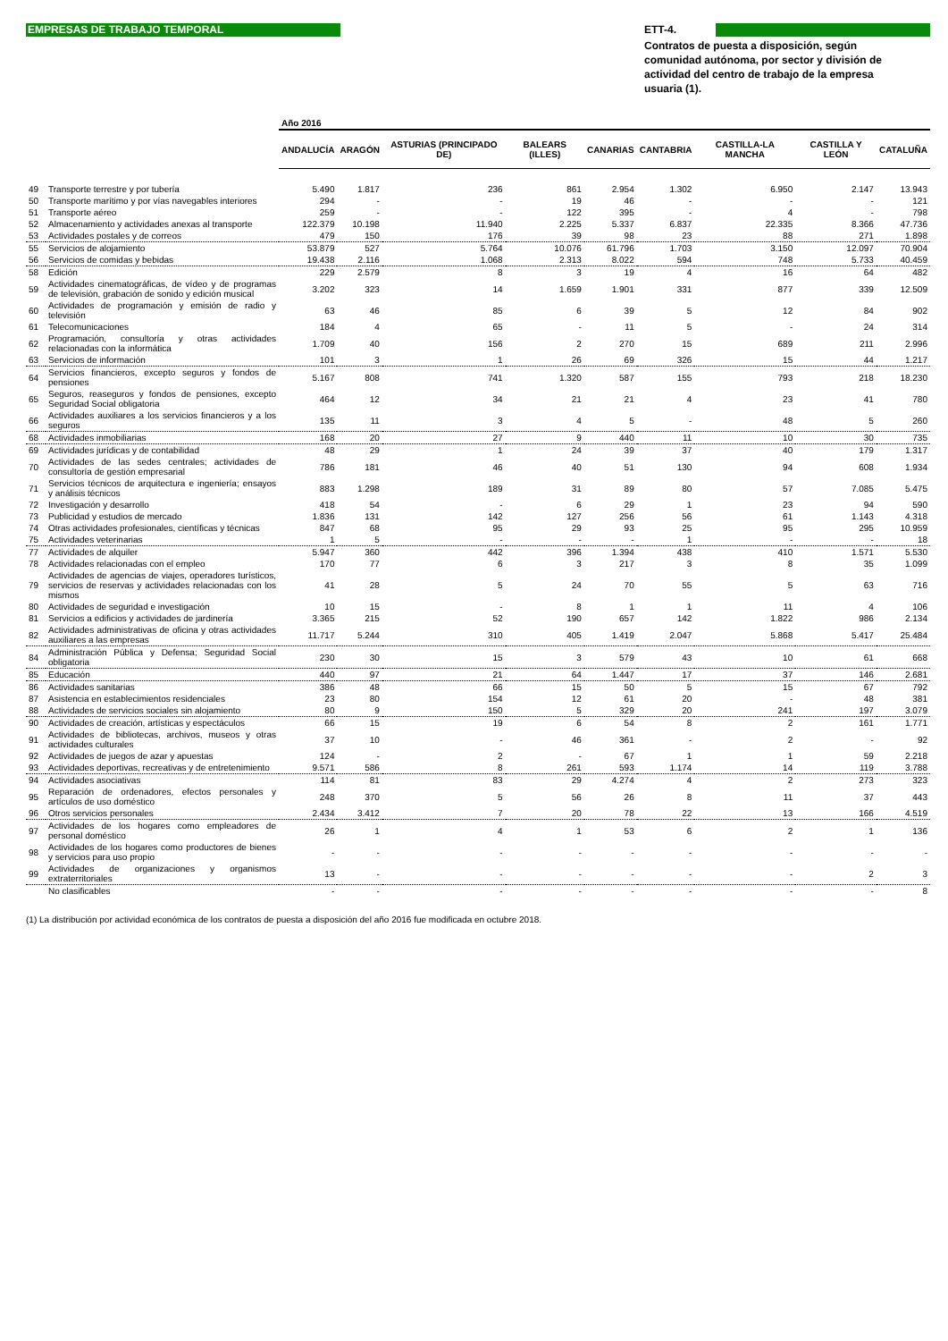EMPRESAS DE TRABAJO TEMPORAL
ETT-4.
Contratos de puesta a disposición, según comunidad autónoma, por sector y división de actividad del centro de trabajo de la empresa usuaria (1).
| | | Año 2016 | | | | | | | | |
| | | ANDALUCÍA | ARAGÓN | ASTURIAS (PRINCIPADO DE) | BALEARS (ILLES) | CANARIAS | CANTABRIA | CASTILLA-LA MANCHA | CASTILLA Y LEÓN | CATALUÑA |
| 49 | Transporte terrestre y por tubería | 5.490 | 1.817 | 236 | 861 | 2.954 | 1.302 | 6.950 | 2.147 | 13.943 |
| 50 | Transporte marítimo y por vías navegables interiores | 294 | - | - | 19 | 46 | - | - | - | 121 |
| 51 | Transporte aéreo | 259 | - | - | 122 | 395 | - | 4 | - | 798 |
| 52 | Almacenamiento y actividades anexas al transporte | 122.379 | 10.198 | 11.940 | 2.225 | 5.337 | 6.837 | 22.335 | 8.366 | 47.736 |
| 53 | Actividades postales y de correos | 479 | 150 | 176 | 39 | 98 | 23 | 88 | 271 | 1.898 |
| 55 | Servicios de alojamiento | 53.879 | 527 | 5.764 | 10.076 | 61.796 | 1.703 | 3.150 | 12.097 | 70.904 |
| 56 | Servicios de comidas y bebidas | 19.438 | 2.116 | 1.068 | 2.313 | 8.022 | 594 | 748 | 5.733 | 40.459 |
| 58 | Edición | 229 | 2.579 | 8 | 3 | 19 | 4 | 16 | 64 | 482 |
| 59 | Actividades cinematográficas, de vídeo y de programas de televisión, grabación de sonido y edición musical | 3.202 | 323 | 14 | 1.659 | 1.901 | 331 | 877 | 339 | 12.509 |
| 60 | Actividades de programación y emisión de radio y televisión | 63 | 46 | 85 | 6 | 39 | 5 | 12 | 84 | 902 |
| 61 | Telecomunicaciones | 184 | 4 | 65 | - | 11 | 5 | - | 24 | 314 |
| 62 | Programación, consultoría y otras actividades relacionadas con la informática | 1.709 | 40 | 156 | 2 | 270 | 15 | 689 | 211 | 2.996 |
| 63 | Servicios de información | 101 | 3 | 1 | 26 | 69 | 326 | 15 | 44 | 1.217 |
| 64 | Servicios financieros, excepto seguros y fondos de pensiones | 5.167 | 808 | 741 | 1.320 | 587 | 155 | 793 | 218 | 18.230 |
| 65 | Seguros, reaseguros y fondos de pensiones, excepto Seguridad Social obligatoria | 464 | 12 | 34 | 21 | 21 | 4 | 23 | 41 | 780 |
| 66 | Actividades auxiliares a los servicios financieros y a los seguros | 135 | 11 | 3 | 4 | 5 | - | 48 | 5 | 260 |
| 68 | Actividades inmobiliarias | 168 | 20 | 27 | 9 | 440 | 11 | 10 | 30 | 735 |
| 69 | Actividades jurídicas y de contabilidad | 48 | 29 | 1 | 24 | 39 | 37 | 40 | 179 | 1.317 |
| 70 | Actividades de las sedes centrales; actividades de consultoría de gestión empresarial | 786 | 181 | 46 | 40 | 51 | 130 | 94 | 608 | 1.934 |
| 71 | Servicios técnicos de arquitectura e ingeniería; ensayos y análisis técnicos | 883 | 1.298 | 189 | 31 | 89 | 80 | 57 | 7.085 | 5.475 |
| 72 | Investigación y desarrollo | 418 | 54 | - | 6 | 29 | 1 | 23 | 94 | 590 |
| 73 | Publicidad y estudios de mercado | 1.836 | 131 | 142 | 127 | 256 | 56 | 61 | 1.143 | 4.318 |
| 74 | Otras actividades profesionales, científicas y técnicas | 847 | 68 | 95 | 29 | 93 | 25 | 95 | 295 | 10.959 |
| 75 | Actividades veterinarias | 1 | 5 | - | - | - | 1 | - | - | 18 |
| 77 | Actividades de alquiler | 5.947 | 360 | 442 | 396 | 1.394 | 438 | 410 | 1.571 | 5.530 |
| 78 | Actividades relacionadas con el empleo | 170 | 77 | 6 | 3 | 217 | 3 | 8 | 35 | 1.099 |
| 79 | Actividades de agencias de viajes, operadores turísticos, servicios de reservas y actividades relacionadas con los mismos | 41 | 28 | 5 | 24 | 70 | 55 | 5 | 63 | 716 |
| 80 | Actividades de seguridad e investigación | 10 | 15 | - | 8 | 1 | 1 | 11 | 4 | 106 |
| 81 | Servicios a edificios y actividades de jardinería | 3.365 | 215 | 52 | 190 | 657 | 142 | 1.822 | 986 | 2.134 |
| 82 | Actividades administrativas de oficina y otras actividades auxiliares a las empresas | 11.717 | 5.244 | 310 | 405 | 1.419 | 2.047 | 5.868 | 5.417 | 25.484 |
| 84 | Administración Pública y Defensa; Seguridad Social obligatoria | 230 | 30 | 15 | 3 | 579 | 43 | 10 | 61 | 668 |
| 85 | Educación | 440 | 97 | 21 | 64 | 1.447 | 17 | 37 | 146 | 2.681 |
| 86 | Actividades sanitarias | 386 | 48 | 66 | 15 | 50 | 5 | 15 | 67 | 792 |
| 87 | Asistencia en establecimientos residenciales | 23 | 80 | 154 | 12 | 61 | 20 | - | 48 | 381 |
| 88 | Actividades de servicios sociales sin alojamiento | 80 | 9 | 150 | 5 | 329 | 20 | 241 | 197 | 3.079 |
| 90 | Actividades de creación, artísticas y espectáculos | 66 | 15 | 19 | 6 | 54 | 8 | 2 | 161 | 1.771 |
| 91 | Actividades de bibliotecas, archivos, museos y otras actividades culturales | 37 | 10 | - | 46 | 361 | - | 2 | - | 92 |
| 92 | Actividades de juegos de azar y apuestas | 124 | - | 2 | - | 67 | 1 | 1 | 59 | 2.218 |
| 93 | Actividades deportivas, recreativas y de entretenimiento | 9.571 | 586 | 8 | 261 | 593 | 1.174 | 14 | 119 | 3.788 |
| 94 | Actividades asociativas | 114 | 81 | 83 | 29 | 4.274 | 4 | 2 | 273 | 323 |
| 95 | Reparación de ordenadores, efectos personales y artículos de uso doméstico | 248 | 370 | 5 | 56 | 26 | 8 | 11 | 37 | 443 |
| 96 | Otros servicios personales | 2.434 | 3.412 | 7 | 20 | 78 | 22 | 13 | 166 | 4.519 |
| 97 | Actividades de los hogares como empleadores de personal doméstico | 26 | 1 | 4 | 1 | 53 | 6 | 2 | 1 | 136 |
| 98 | Actividades de los hogares como productores de bienes y servicios para uso propio | - | - | - | - | - | - | - | - | - |
| 99 | Actividades de organizaciones y organismos extraterritoriales | 13 | - | - | - | - | - | - | 2 | 3 |
| | No clasificables | - | - | - | - | - | - | - | - | 8 |
(1) La distribución por actividad económica de los contratos de puesta a disposición del año 2016 fue modificada en octubre 2018.